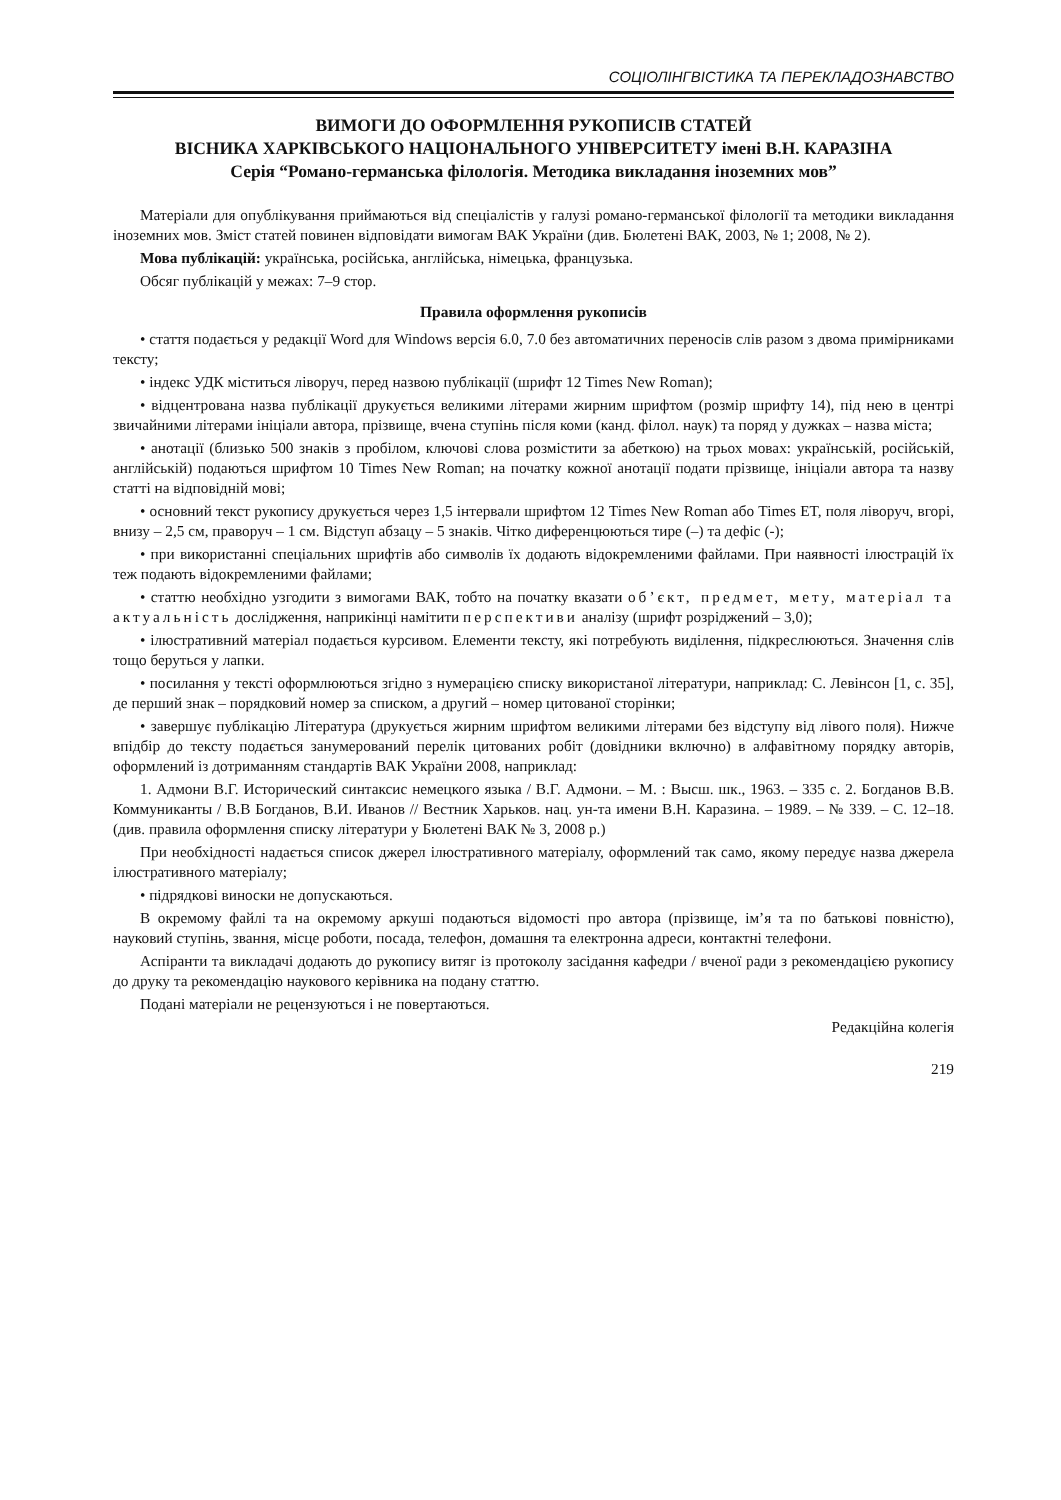СОЦІОЛІНГВІСТИКА ТА ПЕРЕКЛАДОЗНАВСТВО
ВИМОГИ ДО ОФОРМЛЕННЯ РУКОПИСІВ СТАТЕЙ
ВІСНИКА ХАРКІВСЬКОГО НАЦІОНАЛЬНОГО УНІВЕРСИТЕТУ імені В.Н. КАРАЗІНА
Серія “Романо-германська філологія. Методика викладання іноземних мов”
Матеріали для опублікування приймаються від спеціалістів у галузі романо-германської філології та методики викладання іноземних мов. Зміст статей повинен відповідати вимогам ВАК України (див. Бюлетені ВАК, 2003, № 1; 2008, № 2).
Мова публікацій: українська, російська, англійська, німецька, французька.
Обсяг публікацій у межах: 7–9 стор.
Правила оформлення рукописів
• стаття подається у редакції Word для Windows версія 6.0, 7.0 без автоматичних переносів слів разом з двома примірниками тексту;
• індекс УДК міститься ліворуч, перед назвою публікації (шрифт 12 Times New Roman);
• відцентрована назва публікації друкується великими літерами жирним шрифтом (розмір шрифту 14), під нею в центрі звичайними літерами ініціали автора, прізвище, вчена ступінь після коми (канд. філол. наук) та поряд у дужках – назва міста;
• анотації (близько 500 знаків з пробілом, ключові слова розмістити за абеткою) на трьох мовах: українській, російській, англійській) подаються шрифтом 10 Times New Roman; на початку кожної анотації подати прізвище, ініціали автора та назву статті на відповідній мові;
• основний текст рукопису друкується через 1,5 інтервали шрифтом 12 Times New Roman або Times ET, поля ліворуч, вгорі, внизу – 2,5 см, праворуч – 1 см. Відступ абзацу – 5 знаків. Чітко диференцюються тире (–) та дефіс (-);
• при використанні спеціальних шрифтів або символів їх додають відокремленими файлами. При наявності ілюстрацій їх теж подають відокремленими файлами;
• статтю необхідно узгодити з вимогами ВАК, тобто на початку вказати об’єкт, предмет, мету, матеріал та актуальність дослідження, наприкінці намітити перспективи аналізу (шрифт розріджений – 3,0);
• ілюстративний матеріал подається курсивом. Елементи тексту, які потребують виділення, підкреслюються. Значення слів тощо беруться у лапки.
• посилання у тексті оформлюються згідно з нумерацією списку використаної літератури, наприклад: С. Левінсон [1, с. 35], де перший знак – порядковий номер за списком, а другий – номер цитованої сторінки;
• завершує публікацію Література (друкується жирним шрифтом великими літерами без відступу від лівого поля). Нижче впідбір до тексту подається занумерований перелік цитованих робіт (довідники включно) в алфавітному порядку авторів, оформлений із дотриманням стандартів ВАК України 2008, наприклад:
1. Адмони В.Г. Исторический синтаксис немецкого языка / В.Г. Адмони. – М. : Высш. шк., 1963. – 335 с. 2. Богданов В.В. Коммуниканты / В.В Богданов, В.И. Иванов // Вестник Харьков. нац. ун-та имени В.Н. Каразина. – 1989. – № 339. – С. 12–18. (див. правила оформлення списку літератури у Бюлетені ВАК № 3, 2008 р.)
При необхідності надається список джерел ілюстративного матеріалу, оформлений так само, якому передує назва джерела ілюстративного матеріалу;
• підрядкові виноски не допускаються.
В окремому файлі та на окремому аркуші подаються відомості про автора (прізвище, ім’я та по батькові повністю), науковий ступінь, звання, місце роботи, посада, телефон, домашня та електронна адреси, контактні телефони.
Аспіранти та викладачі додають до рукопису витяг із протоколу засідання кафедри / вченої ради з рекомендацією рукопису до друку та рекомендацію наукового керівника на подану статтю.
Подані матеріали не рецензуються і не повертаються.
Редакційна колегія
219